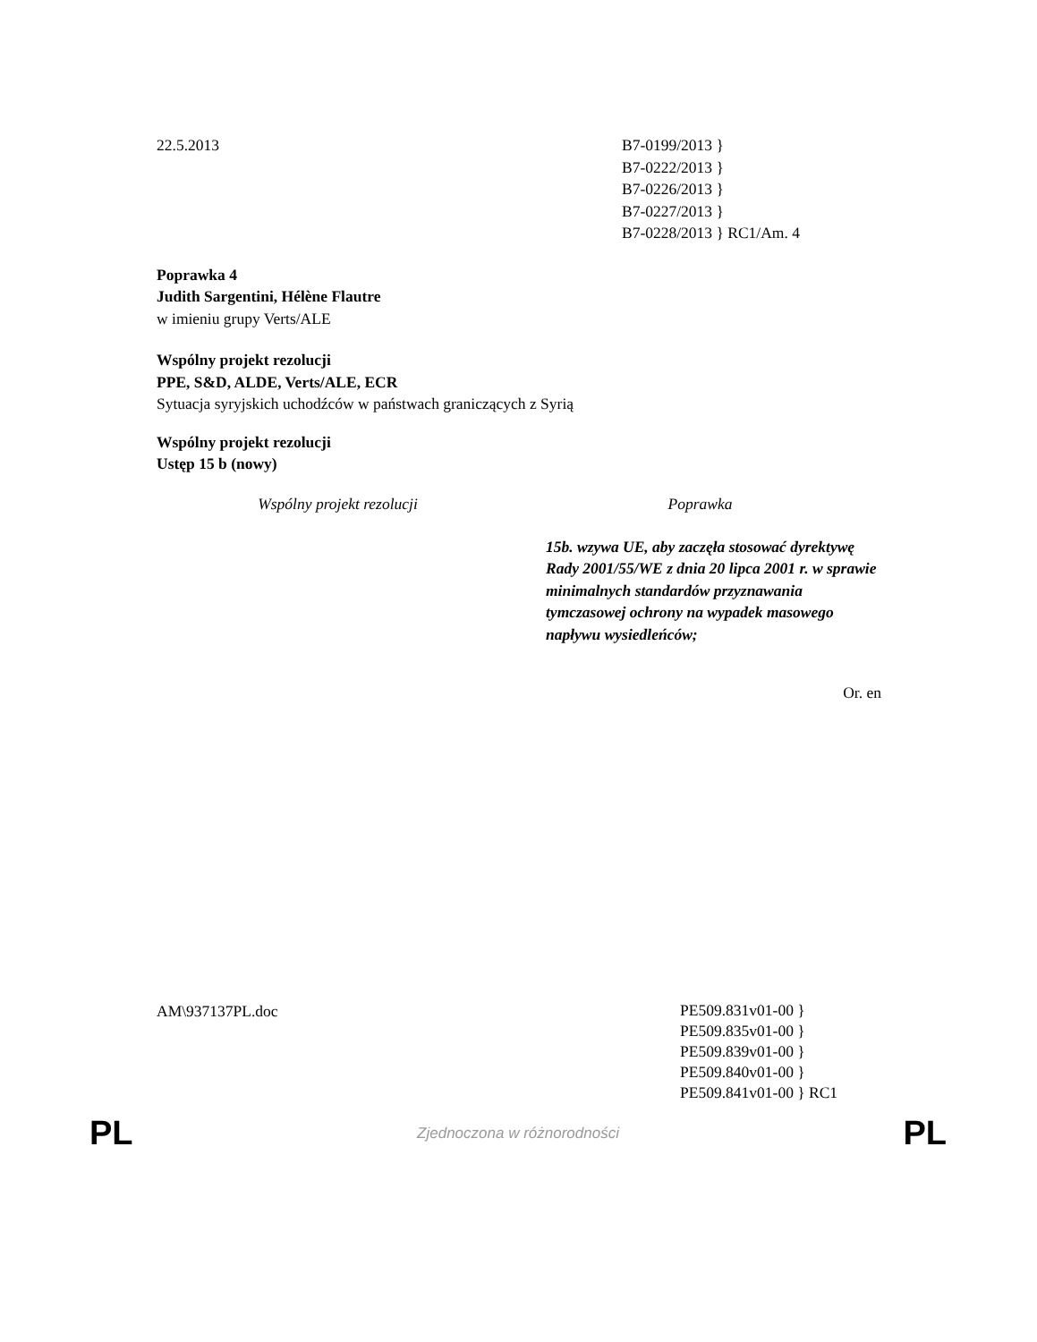22.5.2013 B7-0199/2013 }
B7-0222/2013 }
B7-0226/2013 }
B7-0227/2013 }
B7-0228/2013 } RC1/Am. 4
Poprawka 4
Judith Sargentini, Hélène Flautre
w imieniu grupy Verts/ALE
Wspólny projekt rezolucji
PPE, S&D, ALDE, Verts/ALE, ECR
Sytuacja syryjskich uchodźców w państwach graniczących z Syrią
Wspólny projekt rezolucji
Ustęp 15 b (nowy)
| Wspólny projekt rezolucji | Poprawka |
| --- | --- |
| | 15b. wzywa UE, aby zaczęła stosować dyrektywę Rady 2001/55/WE z dnia 20 lipca 2001 r. w sprawie minimalnych standardów przyznawania tymczasowej ochrony na wypadek masowego napływu wysiedleńców; |
Or. en
AM\937137PL.doc
PE509.831v01-00 }
PE509.835v01-00 }
PE509.839v01-00 }
PE509.840v01-00 }
PE509.841v01-00 } RC1
PL Zjednoczona w różnorodności PL